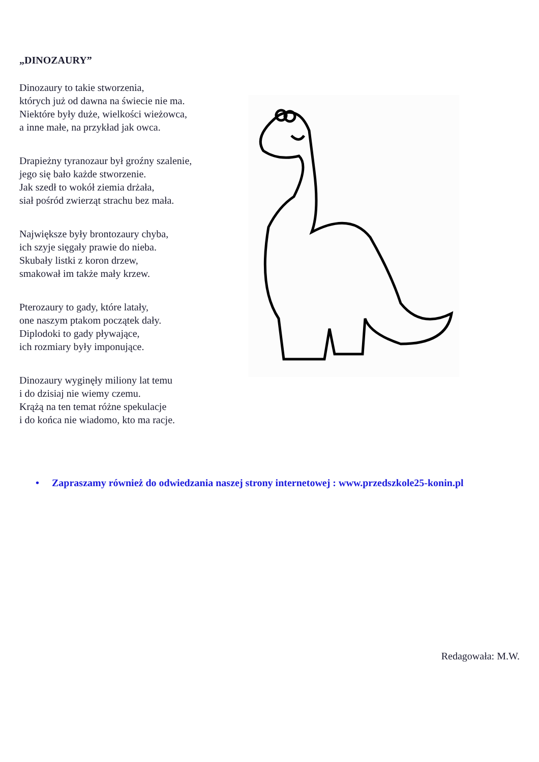„DINOZAURY”
Dinozaury to takie stworzenia,
których już od dawna na świecie nie ma.
Niektóre były duże, wielkości wieżowca,
a inne małe, na przykład jak owca.
Drapieżny tyranozaur był groźny szalenie,
jego się bało każde stworzenie.
Jak szedł to wokół ziemia drżała,
siał pośród zwierząt strachu bez mała.
Największe były brontozaury chyba,
ich szyje sięgały prawie do nieba.
Skubały listki z koron drzew,
smakował im także mały krzew.
Pterozaury to gady, które latały,
one naszym ptakom początek dały.
Diplodoki to gady pływające,
ich rozmiary były imponujące.
Dinozaury wyginęły miliony lat temu
i do dzisiaj nie wiemy czemu.
Krążą na ten temat różne spekulacje
i do końca nie wiadomo, kto ma racje.
• Zapraszamy również do odwiedzania naszej strony internetowej : www.przedszkole25-konin.pl
Redagowała: M.W.